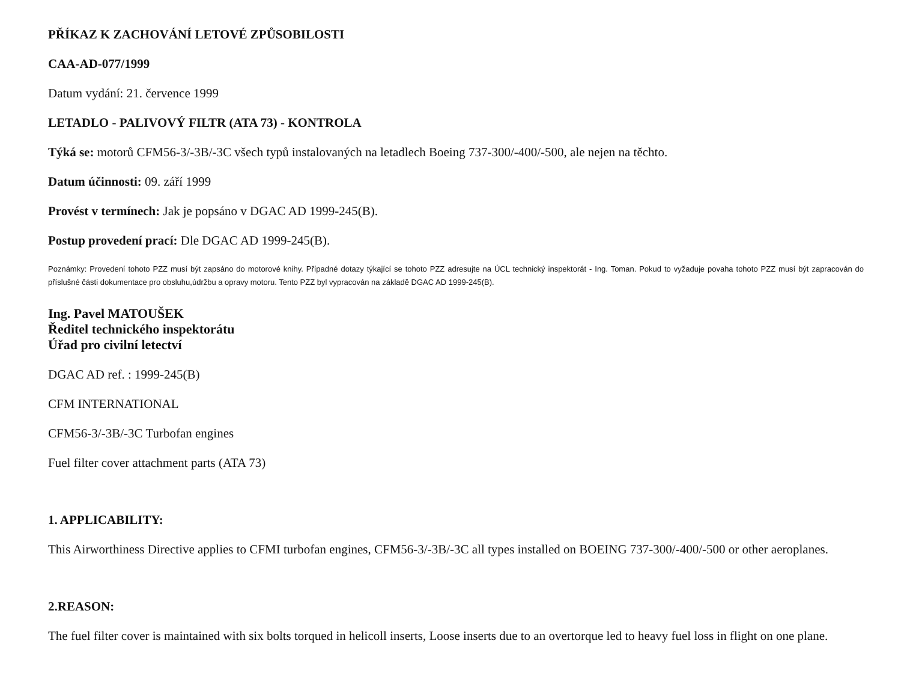PŘÍKAZ K ZACHOVÁNÍ LETOVÉ ZPŮSOBILOSTI
CAA-AD-077/1999
Datum vydání: 21. července 1999
LETADLO - PALIVOVÝ FILTR (ATA 73) - KONTROLA
Týká se: motorů CFM56-3/-3B/-3C všech typů instalovaných na letadlech Boeing 737-300/-400/-500, ale nejen na těchto.
Datum účinnosti: 09. září 1999
Provést v termínech: Jak je popsáno v DGAC AD 1999-245(B).
Postup provedení prací: Dle DGAC AD 1999-245(B).
Poznámky: Provedení tohoto PZZ musí být zapsáno do motorové knihy. Případné dotazy týkající se tohoto PZZ adresujte na ÚCL technický inspektorát - Ing. Toman. Pokud to vyžaduje povaha tohoto PZZ musí být zapracován do příslušné části dokumentace pro obsluhu,údržbu a opravy motoru. Tento PZZ byl vypracován na základě DGAC AD 1999-245(B).
Ing. Pavel MATOUŠEK
Ředitel technického inspektorátu
Úřad pro civilní letectví
DGAC AD ref. : 1999-245(B)
CFM INTERNATIONAL
CFM56-3/-3B/-3C Turbofan engines
Fuel filter cover attachment parts (ATA 73)
1. APPLICABILITY:
This Airworthiness Directive applies to CFMI turbofan engines, CFM56-3/-3B/-3C all types installed on BOEING 737-300/-400/-500 or other aeroplanes.
2.REASON:
The fuel filter cover is maintained with six bolts torqued in helicoll inserts, Loose inserts due to an overtorque led to heavy fuel loss in flight on one plane.